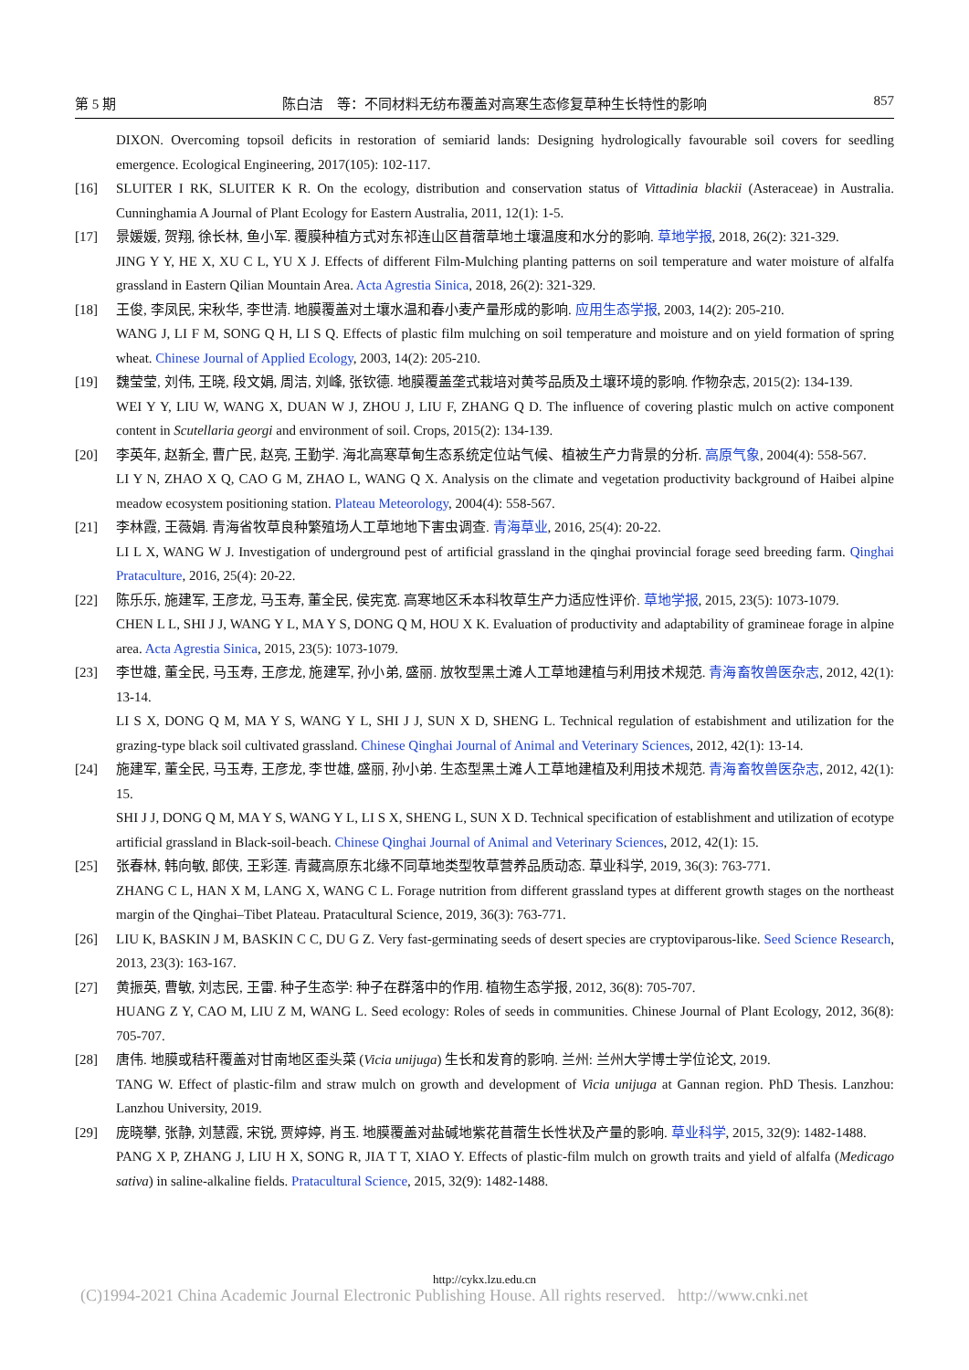第 5 期 陈白洁　等：不同材料无纺布覆盖对高寒生态修复草种生长特性的影响 857
DIXON. Overcoming topsoil deficits in restoration of semiarid lands: Designing hydrologically favourable soil covers for seedling emergence. Ecological Engineering, 2017(105): 102-117.
[16] SLUITER I RK, SLUITER K R. On the ecology, distribution and conservation status of Vittadinia blackii (Asteraceae) in Australia. Cunninghamia A Journal of Plant Ecology for Eastern Australia, 2011, 12(1): 1-5.
[17] 景媛媛, 贺翔, 徐长林, 鱼小军. 覆膜种植方式对东祁连山区苜蓿草地土壤温度和水分的影响. 草地学报, 2018, 26(2): 321-329.
JING Y Y, HE X, XU C L, YU X J. Effects of different Film-Mulching planting patterns on soil temperature and water moisture of alfalfa grassland in Eastern Qilian Mountain Area. Acta Agrestia Sinica, 2018, 26(2): 321-329.
[18] 王俊, 李凤民, 宋秋华, 李世清. 地膜覆盖对土壤水温和春小麦产量形成的影响. 应用生态学报, 2003, 14(2): 205-210.
WANG J, LI F M, SONG Q H, LI S Q. Effects of plastic film mulching on soil temperature and moisture and on yield formation of spring wheat. Chinese Journal of Applied Ecology, 2003, 14(2): 205-210.
[19] 魏莹莹, 刘伟, 王晓, 段文娟, 周洁, 刘峰, 张钦德. 地膜覆盖垄式栽培对黄芩品质及土壤环境的影响. 作物杂志, 2015(2): 134-139.
WEI Y Y, LIU W, WANG X, DUAN W J, ZHOU J, LIU F, ZHANG Q D. The influence of covering plastic mulch on active component content in Scutellaria georgi and environment of soil. Crops, 2015(2): 134-139.
[20] 李英年, 赵新全, 曹广民, 赵亮, 王勤学. 海北高寒草甸生态系统定位站气候、植被生产力背景的分析. 高原气象, 2004(4): 558-567.
LI Y N, ZHAO X Q, CAO G M, ZHAO L, WANG Q X. Analysis on the climate and vegetation productivity background of Haibei alpine meadow ecosystem positioning station. Plateau Meteorology, 2004(4): 558-567.
[21] 李林霞, 王薇娟. 青海省牧草良种繁殖场人工草地地下害虫调查. 青海草业, 2016, 25(4): 20-22.
LI L X, WANG W J. Investigation of underground pest of artificial grassland in the qinghai provincial forage seed breeding farm. Qinghai Prataculture, 2016, 25(4): 20-22.
[22] 陈乐乐, 施建军, 王彦龙, 马玉寿, 董全民, 侯宪宽. 高寒地区禾本科牧草生产力适应性评价. 草地学报, 2015, 23(5): 1073-1079.
CHEN L L, SHI J J, WANG Y L, MA Y S, DONG Q M, HOU X K. Evaluation of productivity and adaptability of gramineae forage in alpine area. Acta Agrestia Sinica, 2015, 23(5): 1073-1079.
[23] 李世雄, 董全民, 马玉寿, 王彦龙, 施建军, 孙小弟, 盛丽. 放牧型黑土滩人工草地建植与利用技术规范. 青海畜牧兽医杂志, 2012, 42(1): 13-14.
LI S X, DONG Q M, MA Y S, WANG Y L, SHI J J, SUN X D, SHENG L. Technical regulation of estabishment and utilization for the grazing-type black soil cultivated grassland. Chinese Qinghai Journal of Animal and Veterinary Sciences, 2012, 42(1): 13-14.
[24] 施建军, 董全民, 马玉寿, 王彦龙, 李世雄, 盛丽, 孙小弟. 生态型黑土滩人工草地建植及利用技术规范. 青海畜牧兽医杂志, 2012, 42(1): 15.
SHI J J, DONG Q M, MA Y S, WANG Y L, LI S X, SHENG L, SUN X D. Technical specification of establishment and utilization of ecotype artificial grassland in Black-soil-beach. Chinese Qinghai Journal of Animal and Veterinary Sciences, 2012, 42(1): 15.
[25] 张春林, 韩向敏, 郎侠, 王彩莲. 青藏高原东北缘不同草地类型牧草营养品质动态. 草业科学, 2019, 36(3): 763-771.
ZHANG C L, HAN X M, LANG X, WANG C L. Forage nutrition from different grassland types at different growth stages on the northeast margin of the Qinghai–Tibet Plateau. Pratacultural Science, 2019, 36(3): 763-771.
[26] LIU K, BASKIN J M, BASKIN C C, DU G Z. Very fast-germinating seeds of desert species are cryptoviparous-like. Seed Science Research, 2013, 23(3): 163-167.
[27] 黄振英, 曹敏, 刘志民, 王雷. 种子生态学: 种子在群落中的作用. 植物生态学报, 2012, 36(8): 705-707.
HUANG Z Y, CAO M, LIU Z M, WANG L. Seed ecology: Roles of seeds in communities. Chinese Journal of Plant Ecology, 2012, 36(8): 705-707.
[28] 唐伟. 地膜或秸秆覆盖对甘南地区歪头菜 (Vicia unijuga) 生长和发育的影响. 兰州: 兰州大学博士学位论文, 2019.
TANG W. Effect of plastic-film and straw mulch on growth and development of Vicia unijuga at Gannan region. PhD Thesis. Lanzhou: Lanzhou University, 2019.
[29] 庞晓攀, 张静, 刘慧霞, 宋锐, 贾婷婷, 肖玉. 地膜覆盖对盐碱地紫花苜蓿生长性状及产量的影响. 草业科学, 2015, 32(9): 1482-1488.
PANG X P, ZHANG J, LIU H X, SONG R, JIA T T, XIAO Y. Effects of plastic-film mulch on growth traits and yield of alfalfa (Medicago sativa) in saline-alkaline fields. Pratacultural Science, 2015, 32(9): 1482-1488.
http://cykx.lzu.edu.cn
(C)1994-2021 China Academic Journal Electronic Publishing House. All rights reserved. http://www.cnki.net